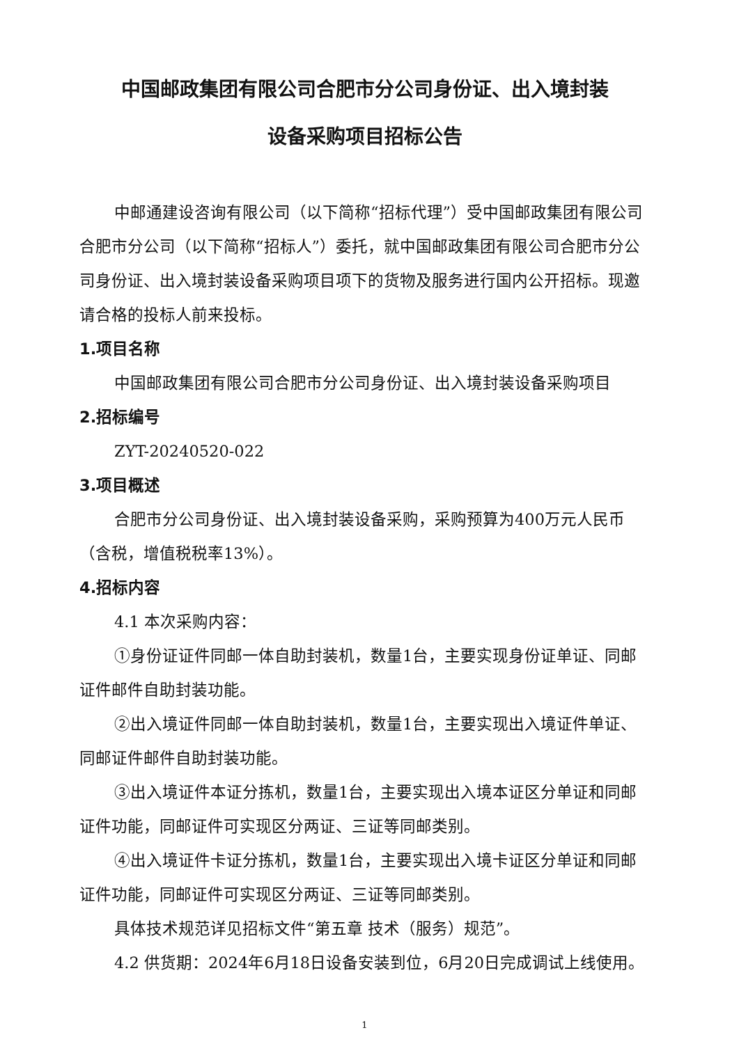中国邮政集团有限公司合肥市分公司身份证、出入境封装
设备采购项目招标公告
中邮通建设咨询有限公司（以下简称“招标代理”）受中国邮政集团有限公司合肥市分公司（以下简称“招标人”）委托，就中国邮政集团有限公司合肥市分公司身份证、出入境封装设备采购项目项下的货物及服务进行国内公开招标。现邀请合格的投标人前来投标。
1.项目名称
中国邮政集团有限公司合肥市分公司身份证、出入境封装设备采购项目
2.招标编号
ZYT-20240520-022
3.项目概述
合肥市分公司身份证、出入境封装设备采购，采购预算为400万元人民币（含税，增值税税率13%）。
4.招标内容
4.1 本次采购内容：
①身份证证件同邮一体自助封装机，数量1台，主要实现身份证单证、同邮证件邮件自助封装功能。
②出入境证件同邮一体自助封装机，数量1台，主要实现出入境证件单证、同邮证件邮件自助封装功能。
③出入境证件本证分拣机，数量1台，主要实现出入境本证区分单证和同邮证件功能，同邮证件可实现区分两证、三证等同邮类别。
④出入境证件卡证分拣机，数量1台，主要实现出入境卡证区分单证和同邮证件功能，同邮证件可实现区分两证、三证等同邮类别。
具体技术规范详见招标文件“第五章 技术（服务）规范”。
4.2 供货期：2024年6月18日设备安装到位，6月20日完成调试上线使用。
1